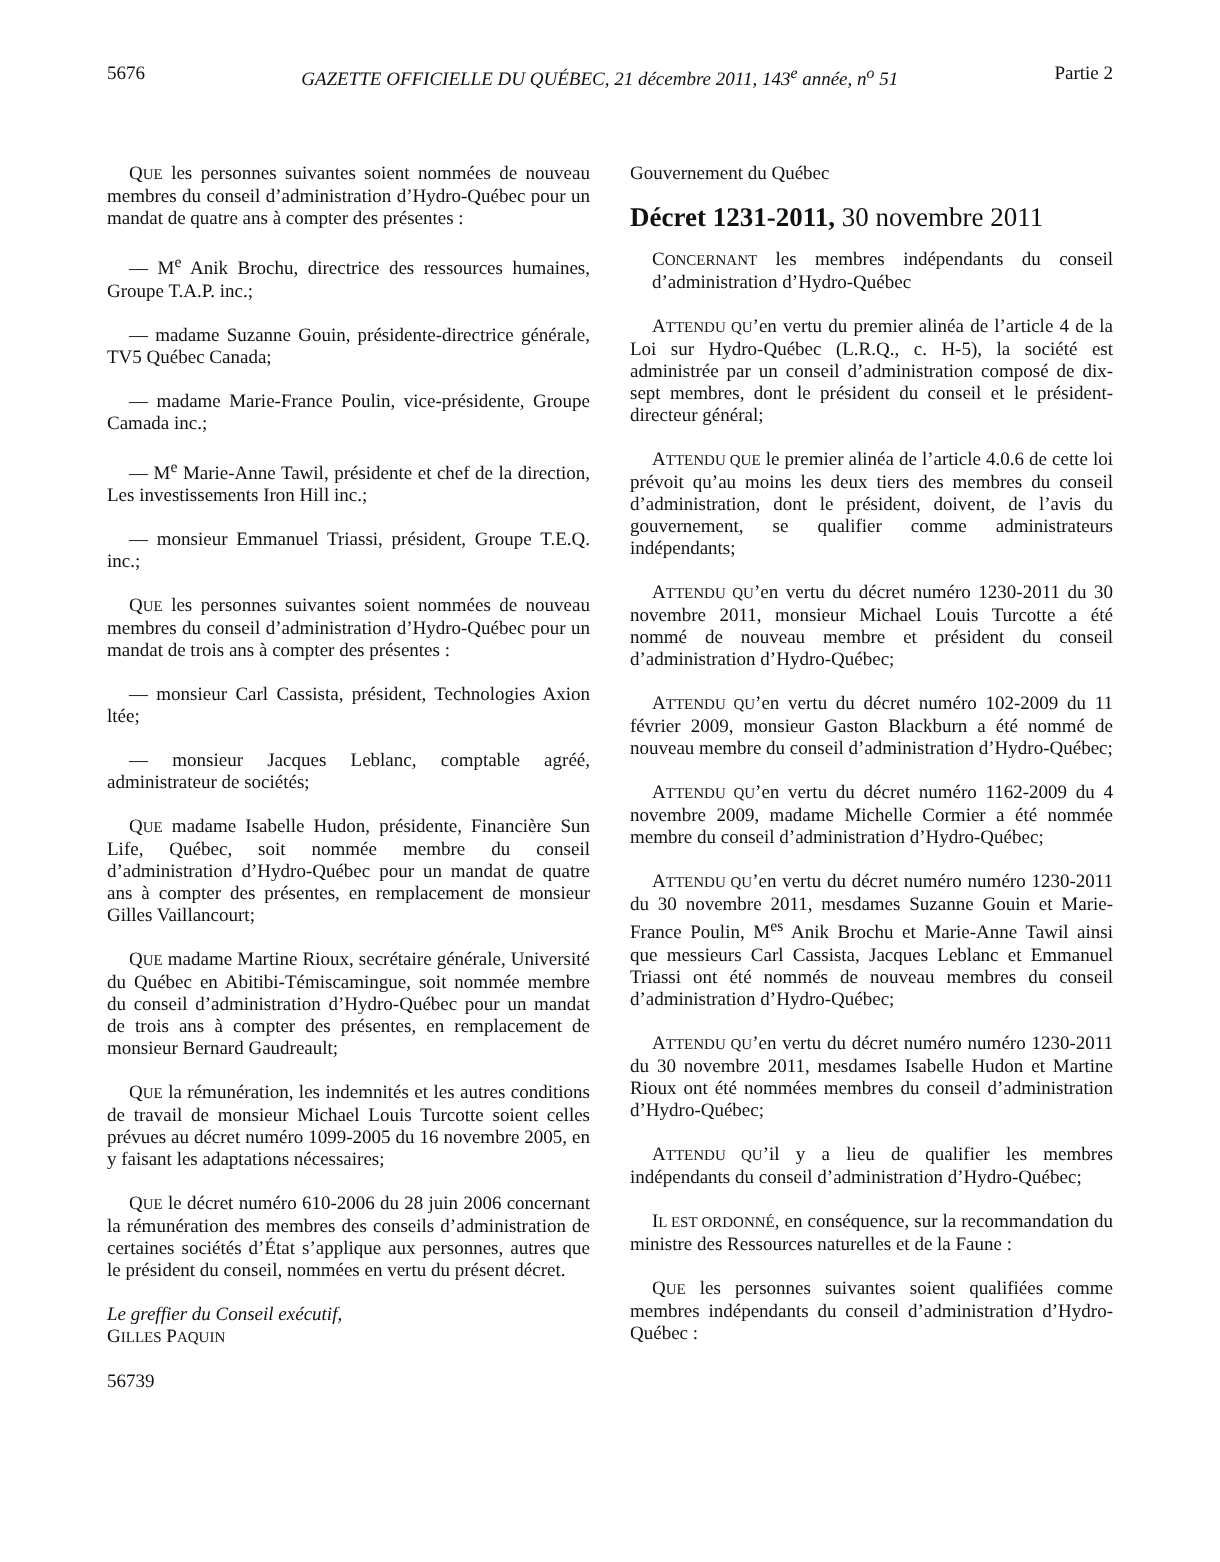5676 GAZETTE OFFICIELLE DU QUÉBEC, 21 décembre 2011, 143<sup>e</sup> année, n<sup>o</sup> 51 Partie 2
QUE les personnes suivantes soient nommées de nouveau membres du conseil d’administration d’Hydro-Québec pour un mandat de quatre ans à compter des présentes :
— M<sup>e</sup> Anik Brochu, directrice des ressources humaines, Groupe T.A.P. inc.;
— madame Suzanne Gouin, présidente-directrice générale, TV5 Québec Canada;
— madame Marie-France Poulin, vice-présidente, Groupe Camada inc.;
— M<sup>e</sup> Marie-Anne Tawil, présidente et chef de la direction, Les investissements Iron Hill inc.;
— monsieur Emmanuel Triassi, président, Groupe T.E.Q. inc.;
QUE les personnes suivantes soient nommées de nouveau membres du conseil d’administration d’Hydro-Québec pour un mandat de trois ans à compter des présentes :
— monsieur Carl Cassista, président, Technologies Axion ltée;
— monsieur Jacques Leblanc, comptable agréé, administrateur de sociétés;
QUE madame Isabelle Hudon, présidente, Financière Sun Life, Québec, soit nommée membre du conseil d’administration d’Hydro-Québec pour un mandat de quatre ans à compter des présentes, en remplacement de monsieur Gilles Vaillancourt;
QUE madame Martine Rioux, secrétaire générale, Université du Québec en Abitibi-Témiscamingue, soit nommée membre du conseil d’administration d’Hydro-Québec pour un mandat de trois ans à compter des présentes, en remplacement de monsieur Bernard Gaudreault;
QUE la rémunération, les indemnités et les autres conditions de travail de monsieur Michael Louis Turcotte soient celles prévues au décret numéro 1099-2005 du 16 novembre 2005, en y faisant les adaptations nécessaires;
QUE le décret numéro 610-2006 du 28 juin 2006 concernant la rémunération des membres des conseils d’administration de certaines sociétés d’État s’applique aux personnes, autres que le président du conseil, nommées en vertu du présent décret.
Le greffier du Conseil exécutif,
GILLES PAQUIN
56739
Gouvernement du Québec
Décret 1231-2011, 30 novembre 2011
CONCERNANT les membres indépendants du conseil d’administration d’Hydro-Québec
ATTENDU QU’en vertu du premier alinéa de l’article 4 de la Loi sur Hydro-Québec (L.R.Q., c. H-5), la société est administrée par un conseil d’administration composé de dix-sept membres, dont le président du conseil et le président-directeur général;
ATTENDU QUE le premier alinéa de l’article 4.0.6 de cette loi prévoit qu’au moins les deux tiers des membres du conseil d’administration, dont le président, doivent, de l’avis du gouvernement, se qualifier comme administrateurs indépendants;
ATTENDU QU’en vertu du décret numéro 1230-2011 du 30 novembre 2011, monsieur Michael Louis Turcotte a été nommé de nouveau membre et président du conseil d’administration d’Hydro-Québec;
ATTENDU QU’en vertu du décret numéro 102-2009 du 11 février 2009, monsieur Gaston Blackburn a été nommé de nouveau membre du conseil d’administration d’Hydro-Québec;
ATTENDU QU’en vertu du décret numéro 1162-2009 du 4 novembre 2009, madame Michelle Cormier a été nommée membre du conseil d’administration d’Hydro-Québec;
ATTENDU QU’en vertu du décret numéro numéro 1230-2011 du 30 novembre 2011, mesdames Suzanne Gouin et Marie-France Poulin, M<sup>es</sup> Anik Brochu et Marie-Anne Tawil ainsi que messieurs Carl Cassista, Jacques Leblanc et Emmanuel Triassi ont été nommés de nouveau membres du conseil d’administration d’Hydro-Québec;
ATTENDU QU’en vertu du décret numéro numéro 1230-2011 du 30 novembre 2011, mesdames Isabelle Hudon et Martine Rioux ont été nommées membres du conseil d’administration d’Hydro-Québec;
ATTENDU QU’il y a lieu de qualifier les membres indépendants du conseil d’administration d’Hydro-Québec;
IL EST ORDONNÉ, en conséquence, sur la recommandation du ministre des Ressources naturelles et de la Faune :
QUE les personnes suivantes soient qualifiées comme membres indépendants du conseil d’administration d’Hydro-Québec :